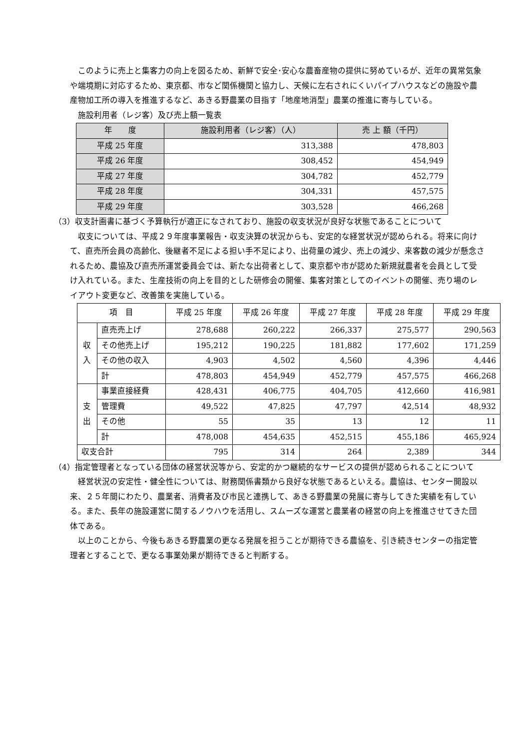このように売上と集客力の向上を図るため、新鮮で安全･安心な農畜産物の提供に努めているが、近年の異常気象や端境期に対応するため、東京都、市など関係機関と協力し、天候に左右されにくいパイプハウスなどの施設や農産物加工所の導入を推進するなど、あきる野農業の目指す「地産地消型」農業の推進に寄与している。
施設利用者（レジ客）及び売上額一覧表
| 年 度 | 施設利用者（レジ客）（人） | 売 上 額（千円） |
| --- | --- | --- |
| 平成 25 年度 | 313,388 | 478,803 |
| 平成 26 年度 | 308,452 | 454,949 |
| 平成 27 年度 | 304,782 | 452,779 |
| 平成 28 年度 | 304,331 | 457,575 |
| 平成 29 年度 | 303,528 | 466,268 |
（3）収支計画書に基づく予算執行が適正になされており、施設の収支状況が良好な状態であることについて
収支については、平成２９年度事業報告・収支決算の状況からも、安定的な経営状況が認められる。将来に向けて、直売所会員の高齢化、後継者不足による担い手不足により、出荷量の減少、売上の減少、来客数の減少が懸念されるため、農協及び直売所運営委員会では、新たな出荷者として、東京都や市が認めた新規就農者を会員として受け入れている。また、生産技術の向上を目的とした研修会の開催、集客対策としてのイベントの開催、売り場のレイアウト変更など、改善策を実施している。
| 項 目 | | 平成 25 年度 | 平成 26 年度 | 平成 27 年度 | 平成 28 年度 | 平成 29 年度 |
| --- | --- | --- | --- | --- | --- | --- |
| 収 入 | 直売売上げ | 278,688 | 260,222 | 266,337 | 275,577 | 290,563 |
| | その他売上げ | 195,212 | 190,225 | 181,882 | 177,602 | 171,259 |
| | その他の収入 | 4,903 | 4,502 | 4,560 | 4,396 | 4,446 |
| | 計 | 478,803 | 454,949 | 452,779 | 457,575 | 466,268 |
| 支 出 | 事業直接経費 | 428,431 | 406,775 | 404,705 | 412,660 | 416,981 |
| | 管理費 | 49,522 | 47,825 | 47,797 | 42,514 | 48,932 |
| | その他 | 55 | 35 | 13 | 12 | 11 |
| | 計 | 478,008 | 454,635 | 452,515 | 455,186 | 465,924 |
| 収支合計 | | 795 | 314 | 264 | 2,389 | 344 |
（4）指定管理者となっている団体の経営状況等から、安定的かつ継続的なサービスの提供が認められることについて
経営状況の安定性・健全性については、財務関係書類から良好な状態であるといえる。農協は、センター開設以来、２５年間にわたり、農業者、消費者及び市民と連携して、あきる野農業の発展に寄与してきた実績を有している。また、長年の施設運営に関するノウハウを活用し、スムーズな運営と農業者の経営の向上を推進させてきた団体である。
以上のことから、今後もあきる野農業の更なる発展を担うことが期待できる農協を、引き続きセンターの指定管理者とすることで、更なる事業効果が期待できると判断する。